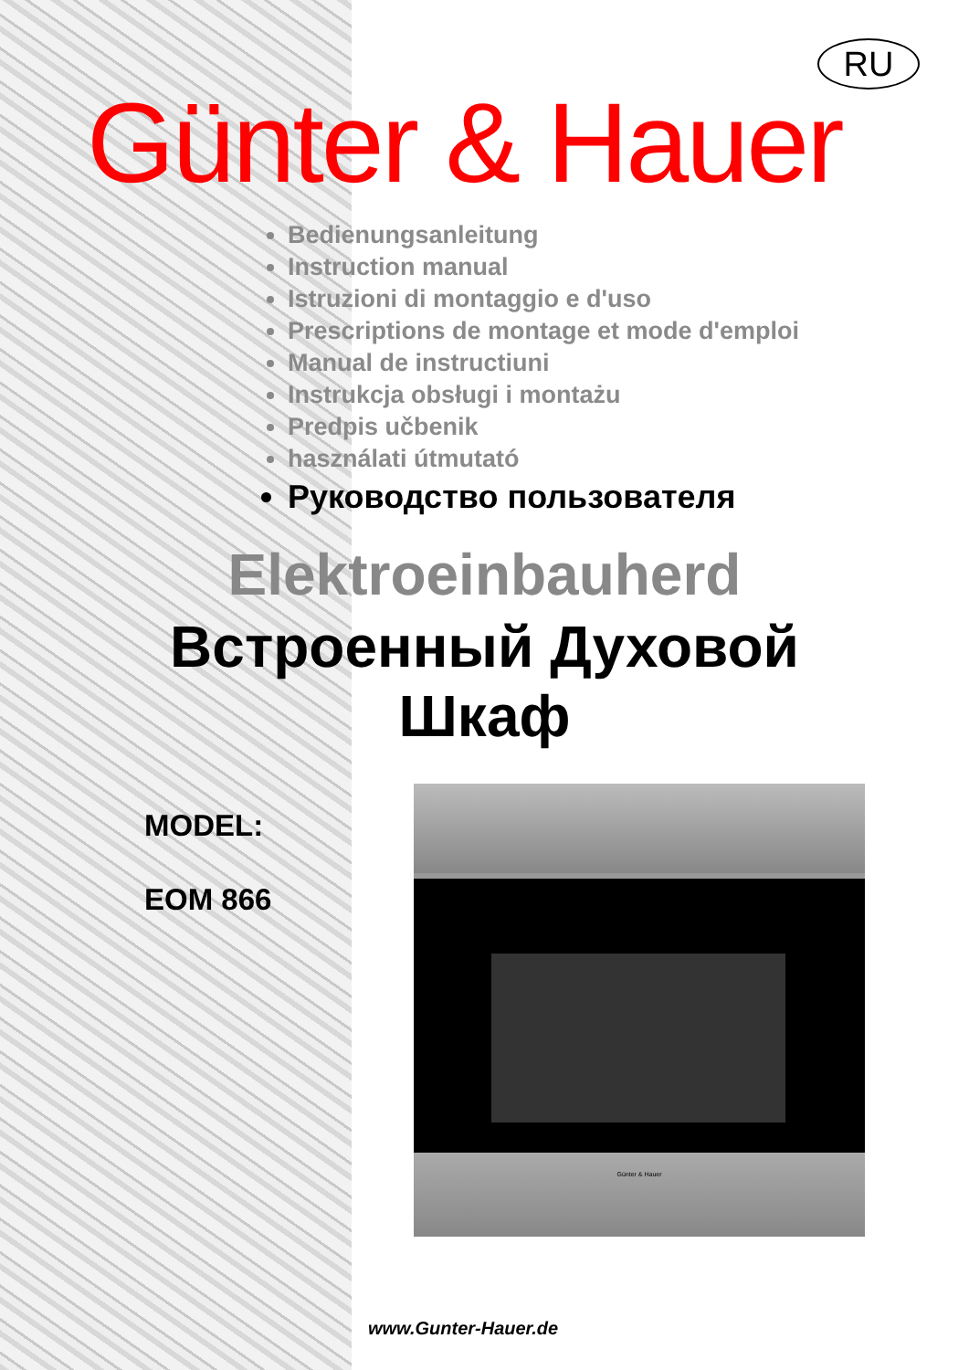RU
Günter & Hauer
Bedienungsanleitung
Instruction manual
Istruzioni di montaggio e d'uso
Prescriptions de montage et mode d'emploi
Manual de instructiuni
Instrukcja obsługi i montażu
Predpis učbenik
használati útmutató
Руководство пользователя
Elektroeinbauherd
Встроенный Духовой
Шкаф
MODEL:
EOM 866
Günter & Hauer
www.Gunter-Hauer.de